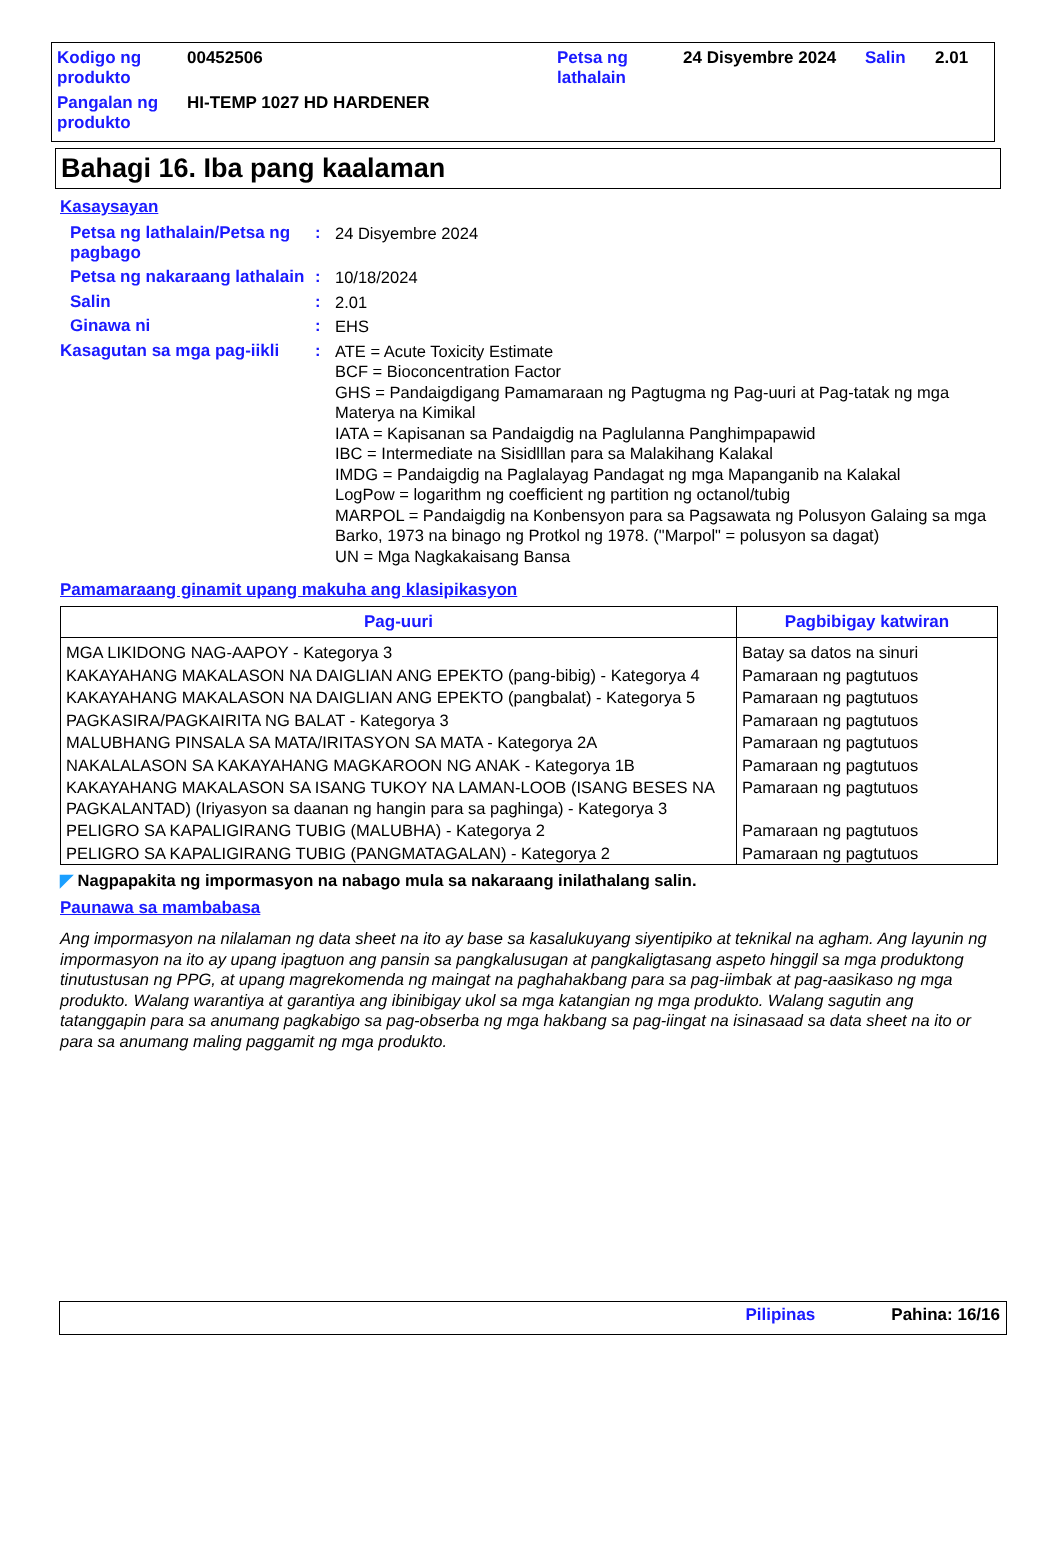| Kodigo ng produkto | 00452506 | Petsa ng lathalain | 24 Disyembre 2024 | Salin | 2.01 |
| Pangalan ng produkto | HI-TEMP 1027 HD HARDENER | | | | |
Bahagi 16. Iba pang kaalaman
Kasaysayan
Petsa ng lathalain/Petsa ng pagbago
:
24 Disyembre 2024
Petsa ng nakaraang lathalain
:
10/18/2024
Salin :
2.01
Ginawa ni :
EHS
Kasagutan sa mga pag-iikli
:
ATE = Acute Toxicity Estimate
BCF = Bioconcentration Factor
GHS = Pandaigdigang Pamamaraan ng Pagtugma ng Pag-uuri at Pag-tatak ng mga Materya na Kimikal
IATA = Kapisanan sa Pandaigdig na Paglulanna Panghimpapawid
IBC = Intermediate na Sisidlllan para sa Malakihang Kalakal
IMDG = Pandaigdig na Paglalayag Pandagat ng mga Mapanganib na Kalakal
LogPow = logarithm ng coefficient ng partition ng octanol/tubig
MARPOL = Pandaigdig na Konbensyon para sa Pagsawata ng Polusyon Galaing sa mga Barko, 1973 na binago ng Protkol ng 1978. ("Marpol" = polusyon sa dagat)
UN = Mga Nagkakaisang Bansa
Pamamaraang ginamit upang makuha ang klasipikasyon
| Pag-uuri | Pagbibigay katwiran |
| --- | --- |
| MGA LIKIDONG NAG-AAPOY - Kategorya 3 | Batay sa datos na sinuri |
| KAKAYAHANG MAKALASON NA DAIGLIAN ANG EPEKTO (pang-bibig) - Kategorya 4 | Pamaraan ng pagtutuos |
| KAKAYAHANG MAKALASON NA DAIGLIAN ANG EPEKTO (pangbalat) - Kategorya 5 | Pamaraan ng pagtutuos |
| PAGKASIRA/PAGKAIRITA NG BALAT - Kategorya 3 | Pamaraan ng pagtutuos |
| MALUBHANG PINSALA SA MATA/IRITASYON SA MATA - Kategorya 2A | Pamaraan ng pagtutuos |
| NAKALALASON SA KAKAYAHANG MAGKAROON NG ANAK - Kategorya 1B | Pamaraan ng pagtutuos |
| KAKAYAHANG MAKALASON SA ISANG TUKOY NA LAMAN-LOOB (ISANG BESES NA PAGKALANTAD) (Iriyasyon sa daanan ng hangin para sa paghinga) - Kategorya 3 | Pamaraan ng pagtutuos |
| PELIGRO SA KAPALIGIRANG TUBIG (MALUBHA) - Kategorya 2 | Pamaraan ng pagtutuos |
| PELIGRO SA KAPALIGIRANG TUBIG (PANGMATAGALAN) - Kategorya 2 | Pamaraan ng pagtutuos |
◤ Nagpapakita ng impormasyon na nabago mula sa nakaraang inilathalang salin.
Paunawa sa mambabasa
Ang impormasyon na nilalaman ng data sheet na ito ay base sa kasalukuyang siyentipiko at teknikal na agham. Ang layunin ng impormasyon na ito ay upang ipagtuon ang pansin sa pangkalusugan at pangkaligtasang aspeto hinggil sa mga produktong tinutustusan ng PPG, at upang magrekomenda ng maingat na paghahakbang para sa pag-iimbak at pag-aasikaso ng mga produkto. Walang warantiya at garantiya ang ibinibigay ukol sa mga katangian ng mga produkto. Walang sagutin ang tatanggapin para sa anumang pagkabigo sa pag-obserba ng mga hakbang sa pag-iingat na isinasaad sa data sheet na ito or para sa anumang maling paggamit ng mga produkto.
Pilipinas Pahina: 16/16